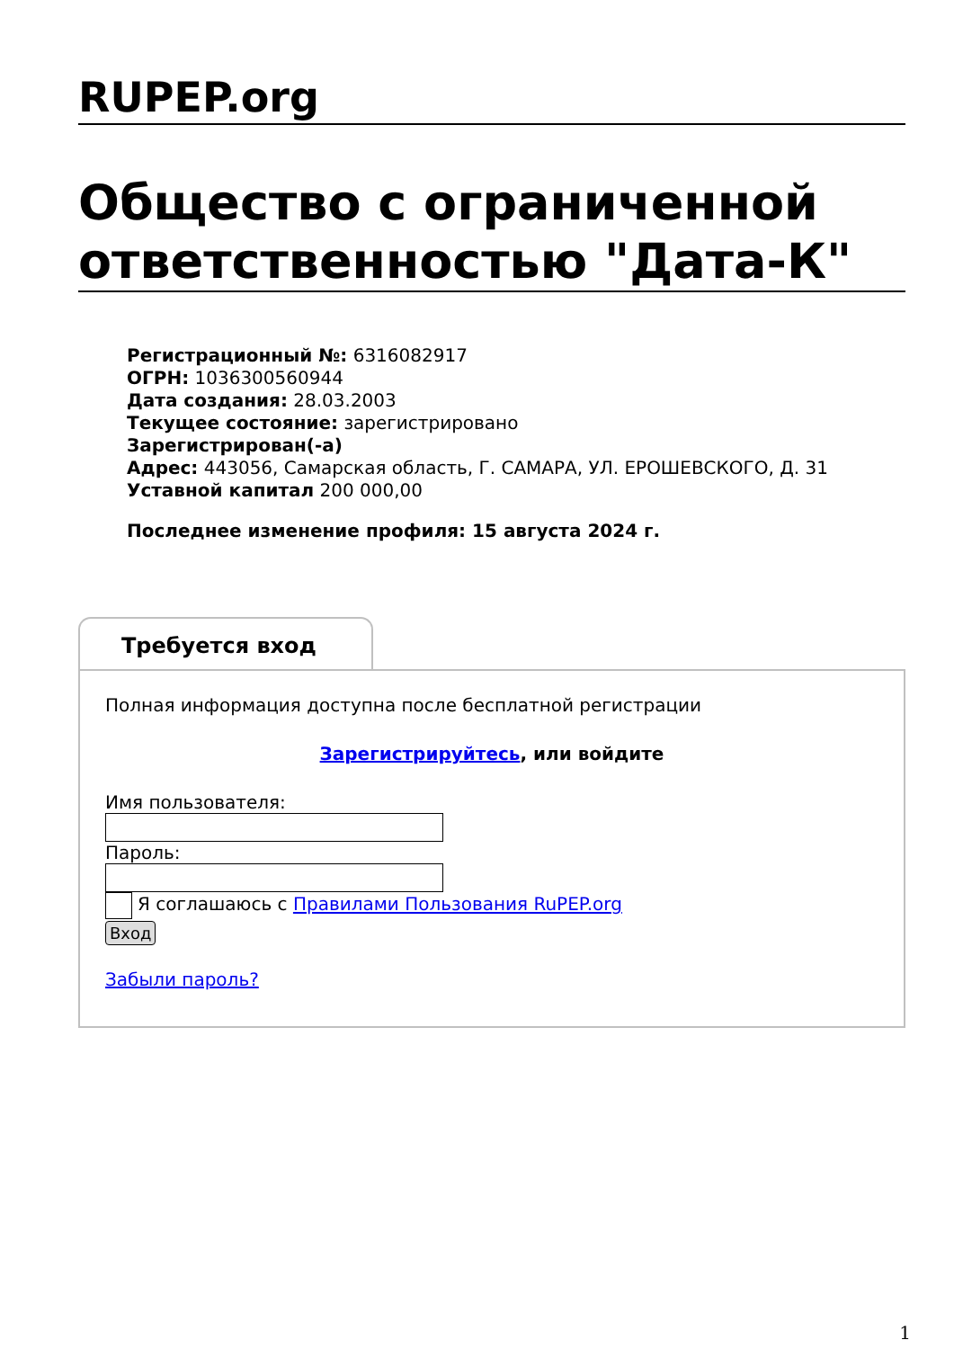RUPEP.org
Общество с ограниченной ответственностью "Дата-К"
Регистрационный №: 6316082917
ОГРН: 1036300560944
Дата создания: 28.03.2003
Текущее состояние: зарегистрировано
Зарегистрирован(-а)
Адрес: 443056, Самарская область, Г. САМАРА, УЛ. ЕРОШЕВСКОГО, Д. 31
Уставной капитал 200 000,00
Последнее изменение профиля: 15 августа 2024 г.
Требуется вход
Полная информация доступна после бесплатной регистрации
Зарегистрируйтесь, или войдите
Имя пользователя:
Пароль:
Я соглашаюсь с Правилами Пользования RuPEP.org
Вход
Забыли пароль?
1